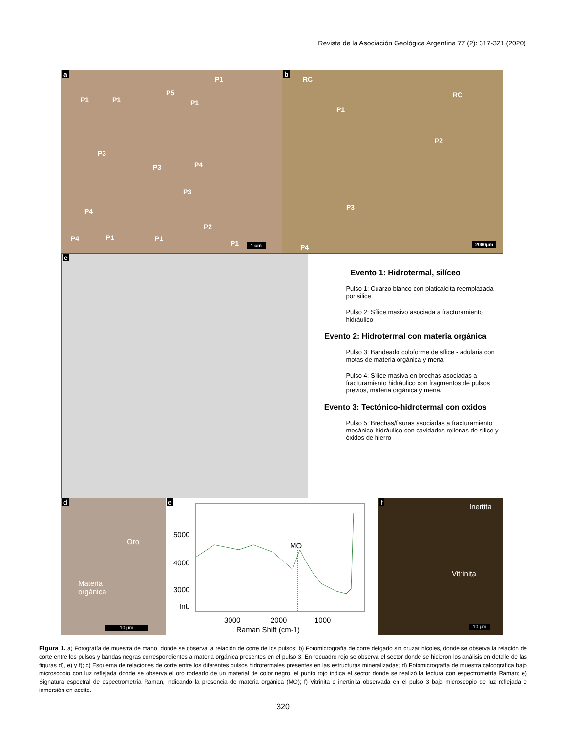Revista de la Asociación Geológica Argentina 77 (2): 317-321 (2020)
a
P1 P1
P1
P5
P1
P3
P3 P4
P3
P4
P2
P4 P1 P1
P1 1 cm
b
RC
RC
P1
P2
P3
P4 2000µm
c
Evento 1: Hidrotermal, silíceo
Pulso 1: Cuarzo blanco con platicalcita reemplazada por silice
Pulso 2: Sílice masivo asociada a fracturamiento hidráulico
Evento 2: Hidrotermal con materia orgánica
Pulso 3: Bandeado coloforme de sílice - adularia con motas de materia orgánica y mena
Pulso 4: Sìlice masiva en brechas asociadas a fracturamiento hidràulico con fragmentos de pulsos previos, materia orgánica y mena.
Evento 3: Tectónico-hidrotermal con oxidos
Pulso 5: Brechas/fisuras asociadas a fracturamiento mecánico-hidráulico con cavidades rellenas de silice y òxidos de hierro
d
Oro
Materia
orgánica
10 µm
e
5000
4000
3000
Int.
MO
3000 2000 1000
Raman Shift (cm-1)
f Inertita
Vitrinita
10 µm
Figura 1. a) Fotografía de muestra de mano, donde se observa la relación de corte de los pulsos; b) Fotomicrografía de corte delgado sin cruzar nicoles, donde se observa la relación de corte entre los pulsos y bandas negras correspondientes a materia orgánica presentes en el pulso 3. En recuadro rojo se observa el sector donde se hicieron los análisis en detalle de las figuras d), e) y f); c) Esquema de relaciones de corte entre los diferentes pulsos hidrotermales presentes en las estructuras mineralizadas; d) Fotomicrografía de muestra calcográfica bajo microscopio con luz reflejada donde se observa el oro rodeado de un material de color negro, el punto rojo indica el sector donde se realizó la lectura con espectrometría Raman; e) Signatura espectral de espectrometría Raman, indicando la presencia de materia orgánica (MO); f) Vitrinita e inertinita observada en el pulso 3 bajo microscopio de luz reflejada e inmersión en aceite.
320